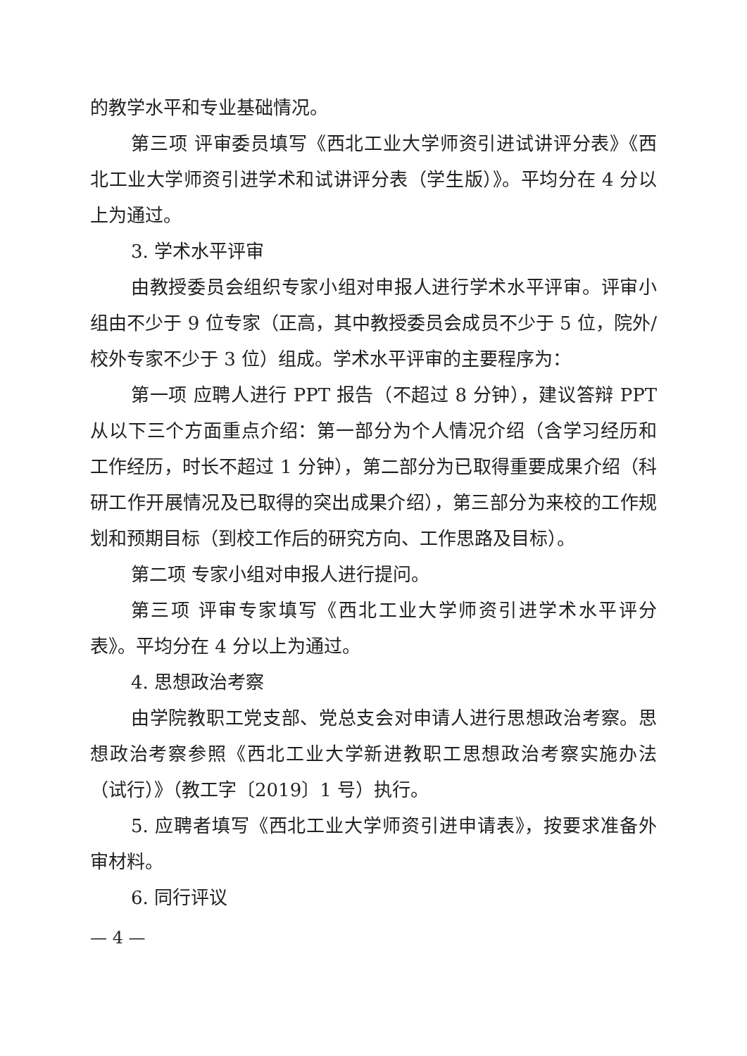的教学水平和专业基础情况。
第三项 评审委员填写《西北工业大学师资引进试讲评分表》《西北工业大学师资引进学术和试讲评分表（学生版）》。平均分在 4 分以上为通过。
3. 学术水平评审
由教授委员会组织专家小组对申报人进行学术水平评审。评审小组由不少于 9 位专家（正高，其中教授委员会成员不少于 5 位，院外/校外专家不少于 3 位）组成。学术水平评审的主要程序为：
第一项 应聘人进行 PPT 报告（不超过 8 分钟），建议答辩 PPT 从以下三个方面重点介绍：第一部分为个人情况介绍（含学习经历和工作经历，时长不超过 1 分钟），第二部分为已取得重要成果介绍（科研工作开展情况及已取得的突出成果介绍），第三部分为来校的工作规划和预期目标（到校工作后的研究方向、工作思路及目标）。
第二项 专家小组对申报人进行提问。
第三项 评审专家填写《西北工业大学师资引进学术水平评分表》。平均分在 4 分以上为通过。
4. 思想政治考察
由学院教职工党支部、党总支会对申请人进行思想政治考察。思想政治考察参照《西北工业大学新进教职工思想政治考察实施办法（试行）》（教工字〔2019〕1 号）执行。
5. 应聘者填写《西北工业大学师资引进申请表》，按要求准备外审材料。
6. 同行评议
— 4 —